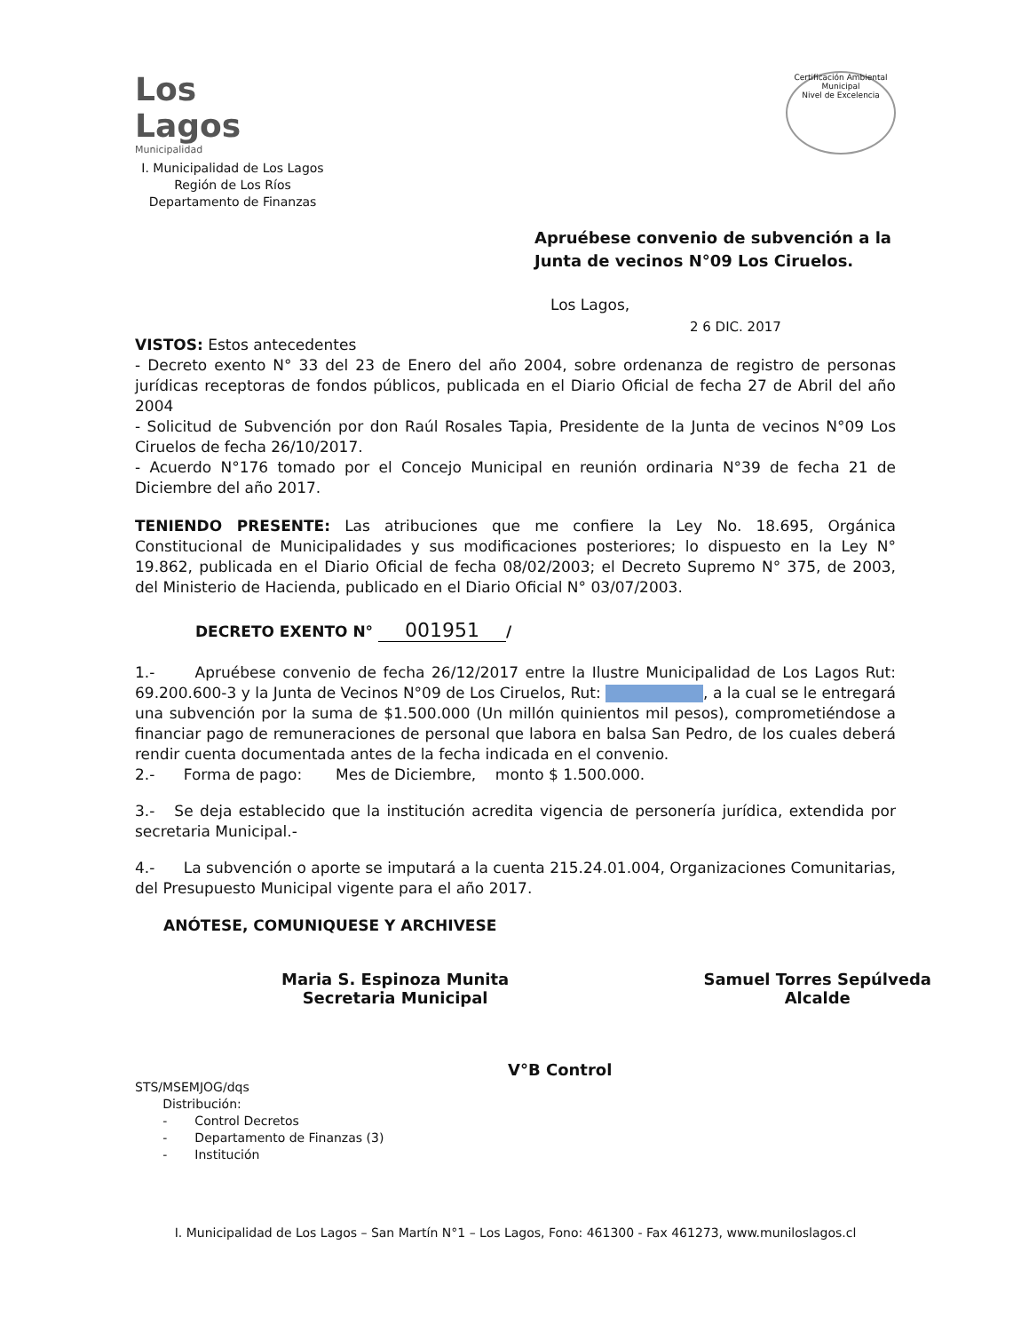Los Lagos
Municipalidad
I. Municipalidad de Los Lagos
Región de Los Ríos
Departamento de Finanzas
Certificación Ambiental Municipal
Nivel de Excelencia
Apruébese convenio de subvención a la
Junta de vecinos N°09 Los Ciruelos.
Los Lagos,
2 6 DIC. 2017
VISTOS: Estos antecedentes
- Decreto exento N° 33 del 23 de Enero del año 2004, sobre ordenanza de registro de personas jurídicas receptoras de fondos públicos, publicada en el Diario Oficial de fecha 27 de Abril del año 2004
- Solicitud de Subvención por don Raúl Rosales Tapia, Presidente de la Junta de vecinos N°09 Los Ciruelos de fecha 26/10/2017.
- Acuerdo N°176 tomado por el Concejo Municipal en reunión ordinaria N°39 de fecha 21 de Diciembre del año 2017.
TENIENDO PRESENTE: Las atribuciones que me confiere la Ley No. 18.695, Orgánica Constitucional de Municipalidades y sus modificaciones posteriores; lo dispuesto en la Ley N° 19.862, publicada en el Diario Oficial de fecha 08/02/2003; el Decreto Supremo N° 375, de 2003, del Ministerio de Hacienda, publicado en el Diario Oficial N° 03/07/2003.
DECRETO EXENTO N° 001951 /
1.- Apruébese convenio de fecha 26/12/2017 entre la Ilustre Municipalidad de Los Lagos Rut: 69.200.600-3 y la Junta de Vecinos N°09 de Los Ciruelos, Rut: , a la cual se le entregará una subvención por la suma de $1.500.000 (Un millón quinientos mil pesos), comprometiéndose a financiar pago de remuneraciones de personal que labora en balsa San Pedro, de los cuales deberá rendir cuenta documentada antes de la fecha indicada en el convenio.
2.- Forma de pago: Mes de Diciembre, monto $ 1.500.000.
3.- Se deja establecido que la institución acredita vigencia de personería jurídica, extendida por secretaria Municipal.-
4.- La subvención o aporte se imputará a la cuenta 215.24.01.004, Organizaciones Comunitarias, del Presupuesto Municipal vigente para el año 2017.
ANÓTESE, COMUNIQUESE Y ARCHIVESE
Maria S. Espinoza Munita
Secretaria Municipal
Samuel Torres Sepúlveda
Alcalde
V°B Control
STS/MSEMJOG/dqs
Distribución:
- Control Decretos
- Departamento de Finanzas (3)
- Institución
I. Municipalidad de Los Lagos – San Martín N°1 – Los Lagos, Fono: 461300 - Fax 461273, www.muniloslagos.cl